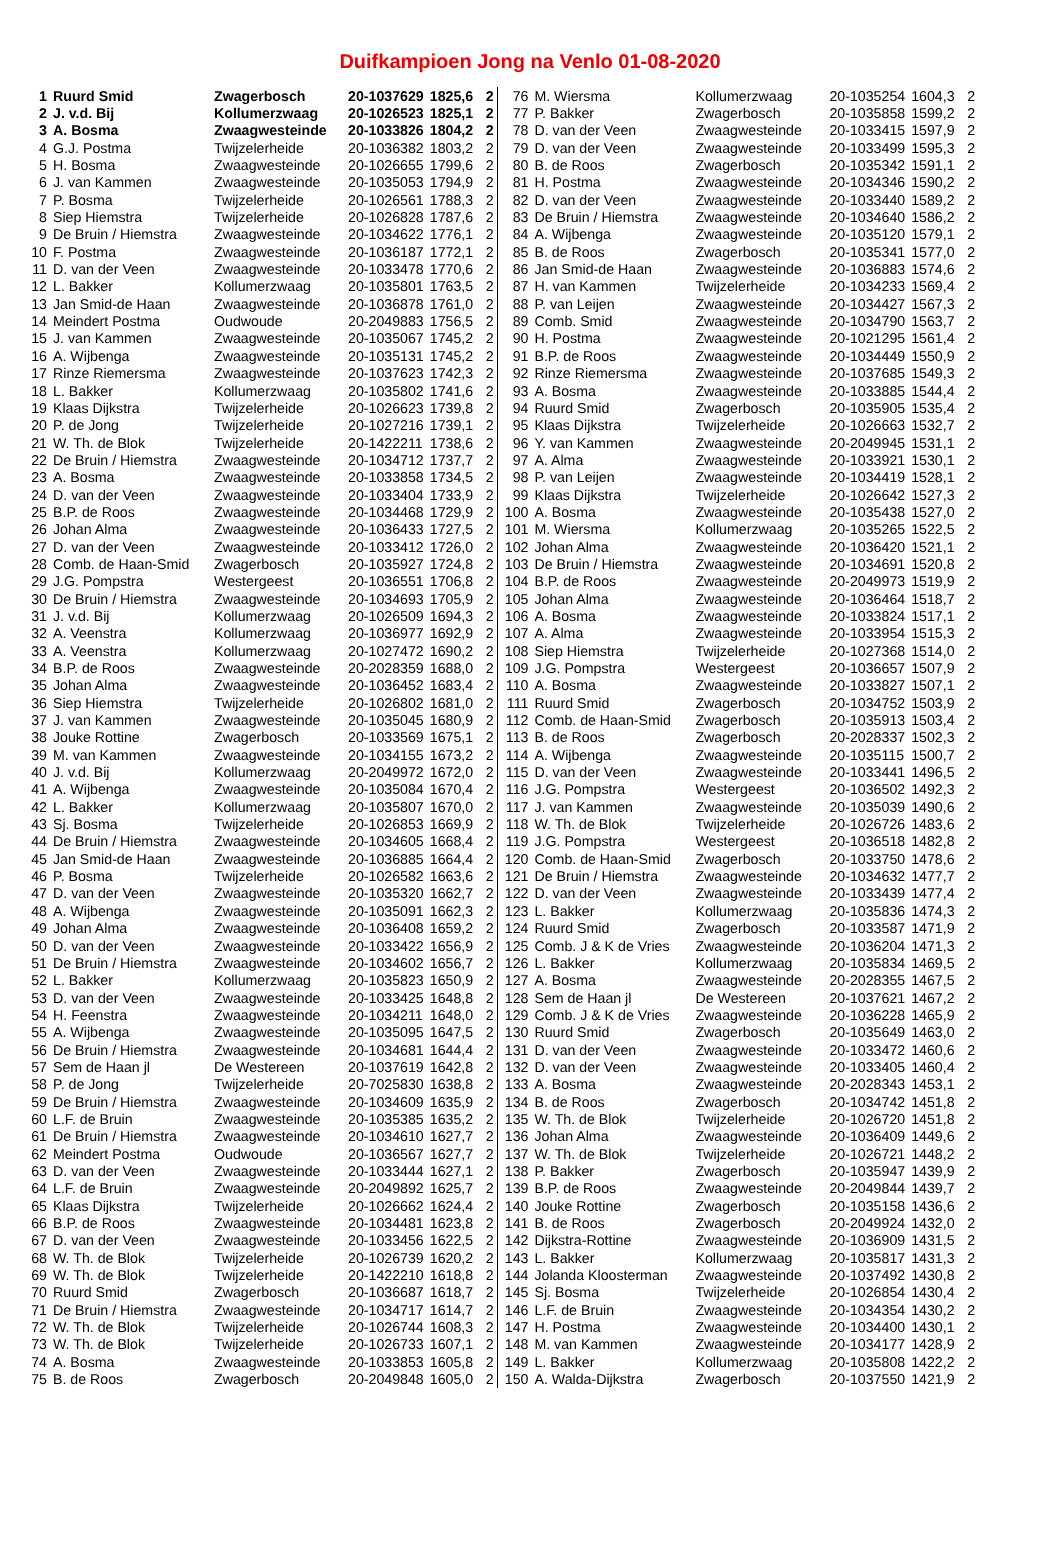Duifkampioen Jong na Venlo 01-08-2020
| 1 | Ruurd Smid | Zwagerbosch | 20-1037629 | 1825,6 | 2 |
| 2 | J. v.d. Bij | Kollumerzwaag | 20-1026523 | 1825,1 | 2 |
| 3 | A. Bosma | Zwaagwesteinde | 20-1033826 | 1804,2 | 2 |
| 4 | G.J. Postma | Twijzelerheide | 20-1036382 | 1803,2 | 2 |
| 5 | H. Bosma | Zwaagwesteinde | 20-1026655 | 1799,6 | 2 |
| 6 | J. van Kammen | Zwaagwesteinde | 20-1035053 | 1794,9 | 2 |
| 7 | P. Bosma | Twijzelerheide | 20-1026561 | 1788,3 | 2 |
| 8 | Siep Hiemstra | Twijzelerheide | 20-1026828 | 1787,6 | 2 |
| 9 | De Bruin / Hiemstra | Zwaagwesteinde | 20-1034622 | 1776,1 | 2 |
| 10 | F. Postma | Zwaagwesteinde | 20-1036187 | 1772,1 | 2 |
| 11 | D. van der Veen | Zwaagwesteinde | 20-1033478 | 1770,6 | 2 |
| 12 | L. Bakker | Kollumerzwaag | 20-1035801 | 1763,5 | 2 |
| 13 | Jan Smid-de Haan | Zwaagwesteinde | 20-1036878 | 1761,0 | 2 |
| 14 | Meindert Postma | Oudwoude | 20-2049883 | 1756,5 | 2 |
| 15 | J. van Kammen | Zwaagwesteinde | 20-1035067 | 1745,2 | 2 |
| 16 | A. Wijbenga | Zwaagwesteinde | 20-1035131 | 1745,2 | 2 |
| 17 | Rinze Riemersma | Zwaagwesteinde | 20-1037623 | 1742,3 | 2 |
| 18 | L. Bakker | Kollumerzwaag | 20-1035802 | 1741,6 | 2 |
| 19 | Klaas Dijkstra | Twijzelerheide | 20-1026623 | 1739,8 | 2 |
| 20 | P. de Jong | Twijzelerheide | 20-1027216 | 1739,1 | 2 |
| 21 | W. Th. de Blok | Twijzelerheide | 20-1422211 | 1738,6 | 2 |
| 22 | De Bruin / Hiemstra | Zwaagwesteinde | 20-1034712 | 1737,7 | 2 |
| 23 | A. Bosma | Zwaagwesteinde | 20-1033858 | 1734,5 | 2 |
| 24 | D. van der Veen | Zwaagwesteinde | 20-1033404 | 1733,9 | 2 |
| 25 | B.P. de Roos | Zwaagwesteinde | 20-1034468 | 1729,9 | 2 |
| 26 | Johan Alma | Zwaagwesteinde | 20-1036433 | 1727,5 | 2 |
| 27 | D. van der Veen | Zwaagwesteinde | 20-1033412 | 1726,0 | 2 |
| 28 | Comb. de Haan-Smid | Zwagerbosch | 20-1035927 | 1724,8 | 2 |
| 29 | J.G. Pompstra | Westergeest | 20-1036551 | 1706,8 | 2 |
| 30 | De Bruin / Hiemstra | Zwaagwesteinde | 20-1034693 | 1705,9 | 2 |
| 31 | J. v.d. Bij | Kollumerzwaag | 20-1026509 | 1694,3 | 2 |
| 32 | A. Veenstra | Kollumerzwaag | 20-1036977 | 1692,9 | 2 |
| 33 | A. Veenstra | Kollumerzwaag | 20-1027472 | 1690,2 | 2 |
| 34 | B.P. de Roos | Zwaagwesteinde | 20-2028359 | 1688,0 | 2 |
| 35 | Johan Alma | Zwaagwesteinde | 20-1036452 | 1683,4 | 2 |
| 36 | Siep Hiemstra | Twijzelerheide | 20-1026802 | 1681,0 | 2 |
| 37 | J. van Kammen | Zwaagwesteinde | 20-1035045 | 1680,9 | 2 |
| 38 | Jouke Rottine | Zwagerbosch | 20-1033569 | 1675,1 | 2 |
| 39 | M. van Kammen | Zwaagwesteinde | 20-1034155 | 1673,2 | 2 |
| 40 | J. v.d. Bij | Kollumerzwaag | 20-2049972 | 1672,0 | 2 |
| 41 | A. Wijbenga | Zwaagwesteinde | 20-1035084 | 1670,4 | 2 |
| 42 | L. Bakker | Kollumerzwaag | 20-1035807 | 1670,0 | 2 |
| 43 | Sj. Bosma | Twijzelerheide | 20-1026853 | 1669,9 | 2 |
| 44 | De Bruin / Hiemstra | Zwaagwesteinde | 20-1034605 | 1668,4 | 2 |
| 45 | Jan Smid-de Haan | Zwaagwesteinde | 20-1036885 | 1664,4 | 2 |
| 46 | P. Bosma | Twijzelerheide | 20-1026582 | 1663,6 | 2 |
| 47 | D. van der Veen | Zwaagwesteinde | 20-1035320 | 1662,7 | 2 |
| 48 | A. Wijbenga | Zwaagwesteinde | 20-1035091 | 1662,3 | 2 |
| 49 | Johan Alma | Zwaagwesteinde | 20-1036408 | 1659,2 | 2 |
| 50 | D. van der Veen | Zwaagwesteinde | 20-1033422 | 1656,9 | 2 |
| 51 | De Bruin / Hiemstra | Zwaagwesteinde | 20-1034602 | 1656,7 | 2 |
| 52 | L. Bakker | Kollumerzwaag | 20-1035823 | 1650,9 | 2 |
| 53 | D. van der Veen | Zwaagwesteinde | 20-1033425 | 1648,8 | 2 |
| 54 | H. Feenstra | Zwaagwesteinde | 20-1034211 | 1648,0 | 2 |
| 55 | A. Wijbenga | Zwaagwesteinde | 20-1035095 | 1647,5 | 2 |
| 56 | De Bruin / Hiemstra | Zwaagwesteinde | 20-1034681 | 1644,4 | 2 |
| 57 | Sem de Haan jl | De Westereen | 20-1037619 | 1642,8 | 2 |
| 58 | P. de Jong | Twijzelerheide | 20-7025830 | 1638,8 | 2 |
| 59 | De Bruin / Hiemstra | Zwaagwesteinde | 20-1034609 | 1635,9 | 2 |
| 60 | L.F. de Bruin | Zwaagwesteinde | 20-1035385 | 1635,2 | 2 |
| 61 | De Bruin / Hiemstra | Zwaagwesteinde | 20-1034610 | 1627,7 | 2 |
| 62 | Meindert Postma | Oudwoude | 20-1036567 | 1627,7 | 2 |
| 63 | D. van der Veen | Zwaagwesteinde | 20-1033444 | 1627,1 | 2 |
| 64 | L.F. de Bruin | Zwaagwesteinde | 20-2049892 | 1625,7 | 2 |
| 65 | Klaas Dijkstra | Twijzelerheide | 20-1026662 | 1624,4 | 2 |
| 66 | B.P. de Roos | Zwaagwesteinde | 20-1034481 | 1623,8 | 2 |
| 67 | D. van der Veen | Zwaagwesteinde | 20-1033456 | 1622,5 | 2 |
| 68 | W. Th. de Blok | Twijzelerheide | 20-1026739 | 1620,2 | 2 |
| 69 | W. Th. de Blok | Twijzelerheide | 20-1422210 | 1618,8 | 2 |
| 70 | Ruurd Smid | Zwagerbosch | 20-1036687 | 1618,7 | 2 |
| 71 | De Bruin / Hiemstra | Zwaagwesteinde | 20-1034717 | 1614,7 | 2 |
| 72 | W. Th. de Blok | Twijzelerheide | 20-1026744 | 1608,3 | 2 |
| 73 | W. Th. de Blok | Twijzelerheide | 20-1026733 | 1607,1 | 2 |
| 74 | A. Bosma | Zwaagwesteinde | 20-1033853 | 1605,8 | 2 |
| 75 | B. de Roos | Zwagerbosch | 20-2049848 | 1605,0 | 2 |
| 76 | M. Wiersma | Kollumerzwaag | 20-1035254 | 1604,3 | 2 |
| 77 | P. Bakker | Zwagerbosch | 20-1035858 | 1599,2 | 2 |
| 78 | D. van der Veen | Zwaagwesteinde | 20-1033415 | 1597,9 | 2 |
| 79 | D. van der Veen | Zwaagwesteinde | 20-1033499 | 1595,3 | 2 |
| 80 | B. de Roos | Zwagerbosch | 20-1035342 | 1591,1 | 2 |
| 81 | H. Postma | Zwaagwesteinde | 20-1034346 | 1590,2 | 2 |
| 82 | D. van der Veen | Zwaagwesteinde | 20-1033440 | 1589,2 | 2 |
| 83 | De Bruin / Hiemstra | Zwaagwesteinde | 20-1034640 | 1586,2 | 2 |
| 84 | A. Wijbenga | Zwaagwesteinde | 20-1035120 | 1579,1 | 2 |
| 85 | B. de Roos | Zwagerbosch | 20-1035341 | 1577,0 | 2 |
| 86 | Jan Smid-de Haan | Zwaagwesteinde | 20-1036883 | 1574,6 | 2 |
| 87 | H. van Kammen | Twijzelerheide | 20-1034233 | 1569,4 | 2 |
| 88 | P. van Leijen | Zwaagwesteinde | 20-1034427 | 1567,3 | 2 |
| 89 | Comb. Smid | Zwaagwesteinde | 20-1034790 | 1563,7 | 2 |
| 90 | H. Postma | Zwaagwesteinde | 20-1021295 | 1561,4 | 2 |
| 91 | B.P. de Roos | Zwaagwesteinde | 20-1034449 | 1550,9 | 2 |
| 92 | Rinze Riemersma | Zwaagwesteinde | 20-1037685 | 1549,3 | 2 |
| 93 | A. Bosma | Zwaagwesteinde | 20-1033885 | 1544,4 | 2 |
| 94 | Ruurd Smid | Zwagerbosch | 20-1035905 | 1535,4 | 2 |
| 95 | Klaas Dijkstra | Twijzelerheide | 20-1026663 | 1532,7 | 2 |
| 96 | Y. van Kammen | Zwaagwesteinde | 20-2049945 | 1531,1 | 2 |
| 97 | A. Alma | Zwaagwesteinde | 20-1033921 | 1530,1 | 2 |
| 98 | P. van Leijen | Zwaagwesteinde | 20-1034419 | 1528,1 | 2 |
| 99 | Klaas Dijkstra | Twijzelerheide | 20-1026642 | 1527,3 | 2 |
| 100 | A. Bosma | Zwaagwesteinde | 20-1035438 | 1527,0 | 2 |
| 101 | M. Wiersma | Kollumerzwaag | 20-1035265 | 1522,5 | 2 |
| 102 | Johan Alma | Zwaagwesteinde | 20-1036420 | 1521,1 | 2 |
| 103 | De Bruin / Hiemstra | Zwaagwesteinde | 20-1034691 | 1520,8 | 2 |
| 104 | B.P. de Roos | Zwaagwesteinde | 20-2049973 | 1519,9 | 2 |
| 105 | Johan Alma | Zwaagwesteinde | 20-1036464 | 1518,7 | 2 |
| 106 | A. Bosma | Zwaagwesteinde | 20-1033824 | 1517,1 | 2 |
| 107 | A. Alma | Zwaagwesteinde | 20-1033954 | 1515,3 | 2 |
| 108 | Siep Hiemstra | Twijzelerheide | 20-1027368 | 1514,0 | 2 |
| 109 | J.G. Pompstra | Westergeest | 20-1036657 | 1507,9 | 2 |
| 110 | A. Bosma | Zwaagwesteinde | 20-1033827 | 1507,1 | 2 |
| 111 | Ruurd Smid | Zwagerbosch | 20-1034752 | 1503,9 | 2 |
| 112 | Comb. de Haan-Smid | Zwagerbosch | 20-1035913 | 1503,4 | 2 |
| 113 | B. de Roos | Zwagerbosch | 20-2028337 | 1502,3 | 2 |
| 114 | A. Wijbenga | Zwaagwesteinde | 20-1035115 | 1500,7 | 2 |
| 115 | D. van der Veen | Zwaagwesteinde | 20-1033441 | 1496,5 | 2 |
| 116 | J.G. Pompstra | Westergeest | 20-1036502 | 1492,3 | 2 |
| 117 | J. van Kammen | Zwaagwesteinde | 20-1035039 | 1490,6 | 2 |
| 118 | W. Th. de Blok | Twijzelerheide | 20-1026726 | 1483,6 | 2 |
| 119 | J.G. Pompstra | Westergeest | 20-1036518 | 1482,8 | 2 |
| 120 | Comb. de Haan-Smid | Zwagerbosch | 20-1033750 | 1478,6 | 2 |
| 121 | De Bruin / Hiemstra | Zwaagwesteinde | 20-1034632 | 1477,7 | 2 |
| 122 | D. van der Veen | Zwaagwesteinde | 20-1033439 | 1477,4 | 2 |
| 123 | L. Bakker | Kollumerzwaag | 20-1035836 | 1474,3 | 2 |
| 124 | Ruurd Smid | Zwagerbosch | 20-1033587 | 1471,9 | 2 |
| 125 | Comb. J & K de Vries | Zwaagwesteinde | 20-1036204 | 1471,3 | 2 |
| 126 | L. Bakker | Kollumerzwaag | 20-1035834 | 1469,5 | 2 |
| 127 | A. Bosma | Zwaagwesteinde | 20-2028355 | 1467,5 | 2 |
| 128 | Sem de Haan jl | De Westereen | 20-1037621 | 1467,2 | 2 |
| 129 | Comb. J & K de Vries | Zwaagwesteinde | 20-1036228 | 1465,9 | 2 |
| 130 | Ruurd Smid | Zwagerbosch | 20-1035649 | 1463,0 | 2 |
| 131 | D. van der Veen | Zwaagwesteinde | 20-1033472 | 1460,6 | 2 |
| 132 | D. van der Veen | Zwaagwesteinde | 20-1033405 | 1460,4 | 2 |
| 133 | A. Bosma | Zwaagwesteinde | 20-2028343 | 1453,1 | 2 |
| 134 | B. de Roos | Zwagerbosch | 20-1034742 | 1451,8 | 2 |
| 135 | W. Th. de Blok | Twijzelerheide | 20-1026720 | 1451,8 | 2 |
| 136 | Johan Alma | Zwaagwesteinde | 20-1036409 | 1449,6 | 2 |
| 137 | W. Th. de Blok | Twijzelerheide | 20-1026721 | 1448,2 | 2 |
| 138 | P. Bakker | Zwagerbosch | 20-1035947 | 1439,9 | 2 |
| 139 | B.P. de Roos | Zwaagwesteinde | 20-2049844 | 1439,7 | 2 |
| 140 | Jouke Rottine | Zwagerbosch | 20-1035158 | 1436,6 | 2 |
| 141 | B. de Roos | Zwagerbosch | 20-2049924 | 1432,0 | 2 |
| 142 | Dijkstra-Rottine | Zwaagwesteinde | 20-1036909 | 1431,5 | 2 |
| 143 | L. Bakker | Kollumerzwaag | 20-1035817 | 1431,3 | 2 |
| 144 | Jolanda Kloosterman | Zwaagwesteinde | 20-1037492 | 1430,8 | 2 |
| 145 | Sj. Bosma | Twijzelerheide | 20-1026854 | 1430,4 | 2 |
| 146 | L.F. de Bruin | Zwaagwesteinde | 20-1034354 | 1430,2 | 2 |
| 147 | H. Postma | Zwaagwesteinde | 20-1034400 | 1430,1 | 2 |
| 148 | M. van Kammen | Zwaagwesteinde | 20-1034177 | 1428,9 | 2 |
| 149 | L. Bakker | Kollumerzwaag | 20-1035808 | 1422,2 | 2 |
| 150 | A. Walda-Dijkstra | Zwagerbosch | 20-1037550 | 1421,9 | 2 |